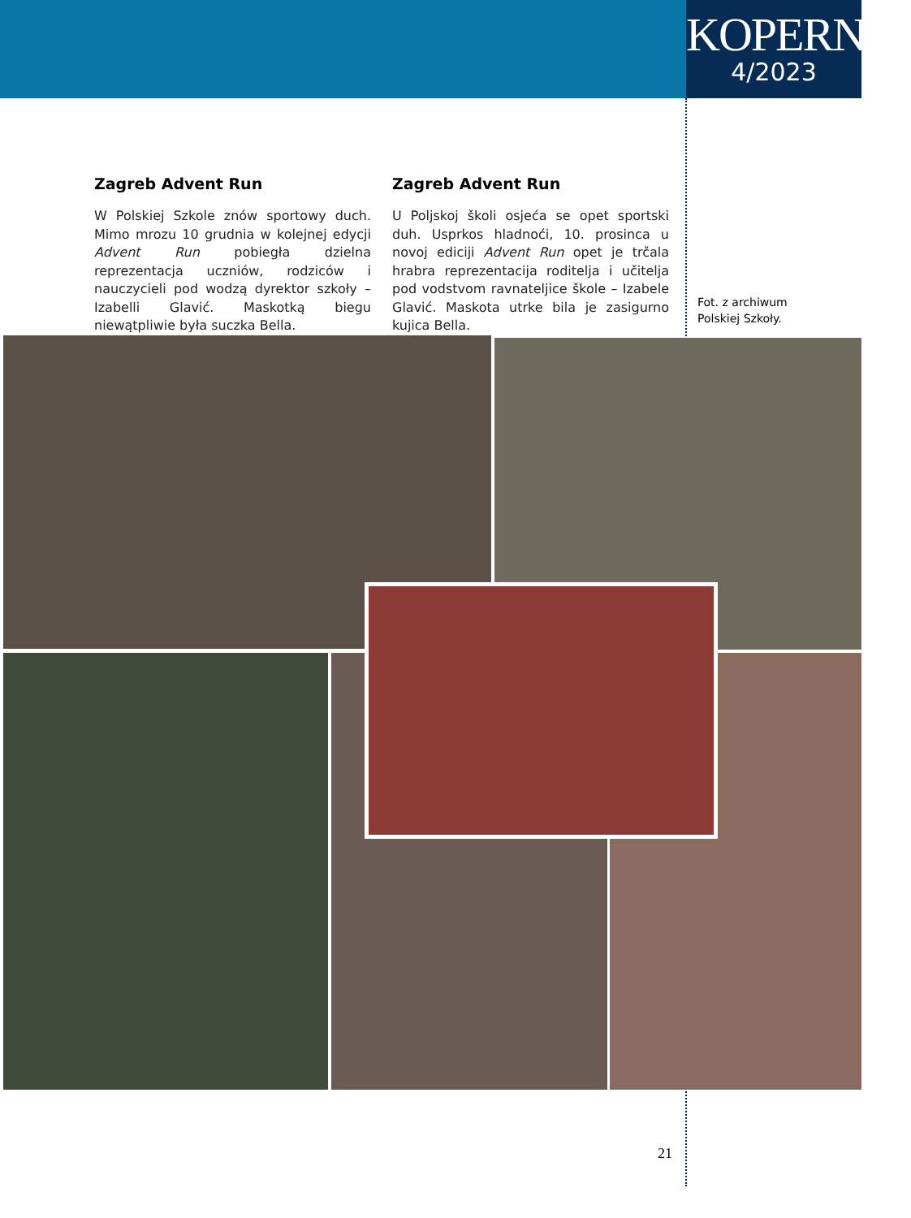KOPERNIK
4/2023
Zagreb Advent Run
W Polskiej Szkole znów sportowy duch. Mimo mrozu 10 grudnia w kolejnej edycji Advent Run pobiegła dzielna reprezentacja uczniów, rodziców i nauczycieli pod wodzą dyrektor szkoły – Izabelli Glavić. Maskotką biegu niewątpliwie była suczka Bella.
Zagreb Advent Run
U Poljskoj školi osjeća se opet sportski duh. Usprkos hladnoći, 10. prosinca u novoj ediciji Advent Run opet je trčala hrabra reprezentacija roditelja i učitelja pod vodstvom ravnateljice škole – Izabele Glavić. Maskota utrke bila je zasigurno kujica Bella.
Fot. z archiwum
Polskiej Szkoły.
21